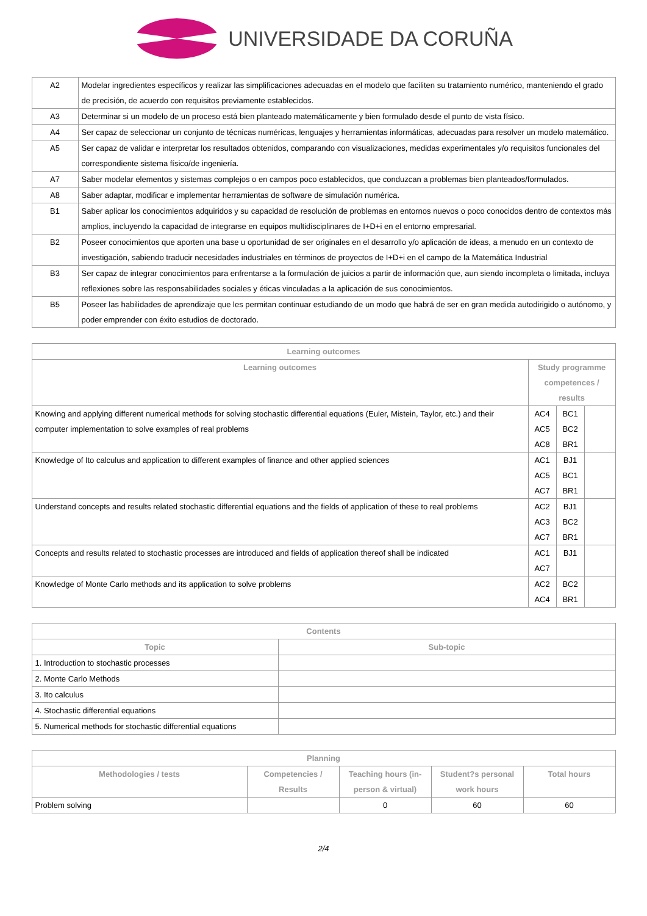UNIVERSIDADE DA CORUÑA
| A2 | Modelar ingredientes específicos y realizar las simplificaciones adecuadas en el modelo que faciliten su tratamiento numérico, manteniendo el grado de precisión, de acuerdo con requisitos previamente establecidos. |
| A3 | Determinar si un modelo de un proceso está bien planteado matemáticamente y bien formulado desde el punto de vista físico. |
| A4 | Ser capaz de seleccionar un conjunto de técnicas numéricas, lenguajes y herramientas informáticas, adecuadas para resolver un modelo matemático. |
| A5 | Ser capaz de validar e interpretar los resultados obtenidos, comparando con visualizaciones, medidas experimentales y/o requisitos funcionales del correspondiente sistema físico/de ingeniería. |
| A7 | Saber modelar elementos y sistemas complejos o en campos poco establecidos, que conduzcan a problemas bien planteados/formulados. |
| A8 | Saber adaptar, modificar e implementar herramientas de software de simulación numérica. |
| B1 | Saber aplicar los conocimientos adquiridos y su capacidad de resolución de problemas en entornos nuevos o poco conocidos dentro de contextos más amplios, incluyendo la capacidad de integrarse en equipos multidisciplinares de I+D+i en el entorno empresarial. |
| B2 | Poseer conocimientos que aporten una base u oportunidad de ser originales en el desarrollo y/o aplicación de ideas, a menudo en un contexto de investigación, sabiendo traducir necesidades industriales en términos de proyectos de I+D+i en el campo de la Matemática Industrial |
| B3 | Ser capaz de integrar conocimientos para enfrentarse a la formulación de juicios a partir de información que, aun siendo incompleta o limitada, incluya reflexiones sobre las responsabilidades sociales y éticas vinculadas a la aplicación de sus conocimientos. |
| B5 | Poseer las habilidades de aprendizaje que les permitan continuar estudiando de un modo que habrá de ser en gran medida autodirigido o autónomo, y poder emprender con éxito estudios de doctorado. |
| Learning outcomes | | | |
| --- | --- | --- | --- |
| Learning outcomes | Study programme competences / results | | |
| Knowing and applying different numerical methods for solving stochastic differential equations (Euler, Mistein, Taylor, etc.) and their computer implementation to solve examples of real problems | AC4 AC5 AC8 | BC1 BC2 BR1 | |
| Knowledge of Ito calculus and application to different examples of finance and other applied sciences | AC1 AC5 AC7 | BJ1 BC1 BR1 | |
| Understand concepts and results related stochastic differential equations and the fields of application of these to real problems | AC2 AC3 AC7 | BJ1 BC2 BR1 | |
| Concepts and results related to stochastic processes are introduced and fields of application thereof shall be indicated | AC1 AC7 | BJ1 | |
| Knowledge of Monte Carlo methods and its application to solve problems | AC2 AC4 | BC2 BR1 | |
| Contents | |
| --- | --- |
| Topic | Sub-topic |
| 1. Introduction to stochastic processes | |
| 2. Monte Carlo Methods | |
| 3. Ito calculus | |
| 4. Stochastic differential equations | |
| 5. Numerical methods for stochastic differential equations | |
| Planning | | | | |
| --- | --- | --- | --- | --- |
| Methodologies / tests | Competencies / Results | Teaching hours (in-person & virtual) | Student?s personal work hours | Total hours |
| Problem solving | | 0 | 60 | 60 |
2/4